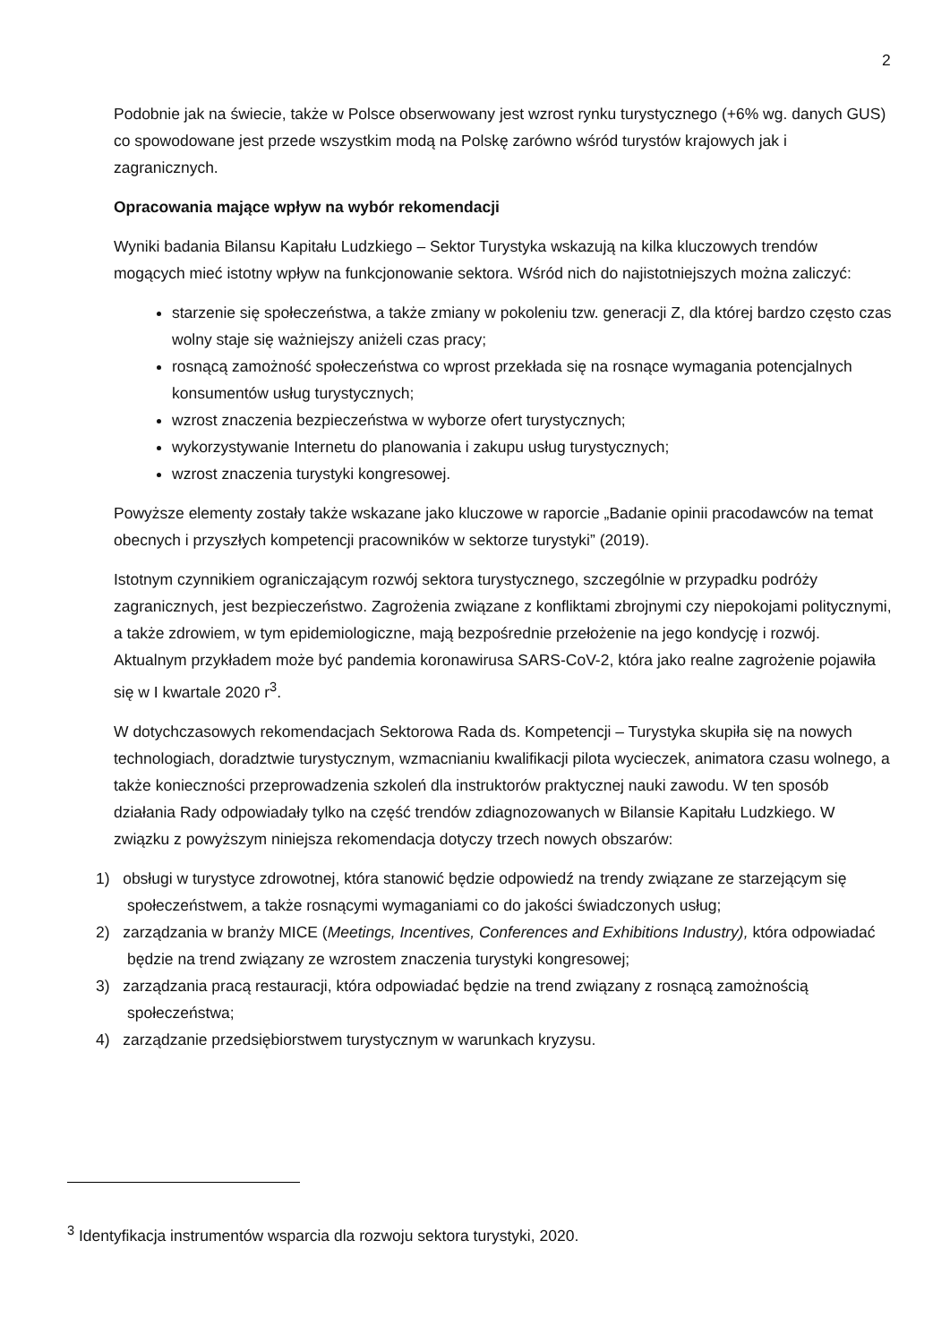2
Podobnie jak na świecie, także w Polsce obserwowany jest wzrost rynku turystycznego (+6% wg. danych GUS) co spowodowane jest przede wszystkim modą na Polskę zarówno wśród turystów krajowych jak i zagranicznych.
Opracowania mające wpływ na wybór rekomendacji
Wyniki badania Bilansu Kapitału Ludzkiego – Sektor Turystyka wskazują na kilka kluczowych trendów mogących mieć istotny wpływ na funkcjonowanie sektora. Wśród nich do najistotniejszych można zaliczyć:
starzenie się społeczeństwa, a także zmiany w pokoleniu tzw. generacji Z, dla której bardzo często czas wolny staje się ważniejszy aniżeli czas pracy;
rosnącą zamożność społeczeństwa co wprost przekłada się na rosnące wymagania potencjalnych konsumentów usług turystycznych;
wzrost znaczenia bezpieczeństwa w wyborze ofert turystycznych;
wykorzystywanie Internetu do planowania i zakupu usług turystycznych;
wzrost znaczenia turystyki kongresowej.
Powyższe elementy zostały także wskazane jako kluczowe w raporcie „Badanie opinii pracodawców na temat obecnych i przyszłych kompetencji pracowników w sektorze turystyki” (2019).
Istotnym czynnikiem ograniczającym rozwój sektora turystycznego, szczególnie w przypadku podróży zagranicznych, jest bezpieczeństwo. Zagrożenia związane z konfliktami zbrojnymi czy niepokojami politycznymi, a także zdrowiem, w tym epidemiologiczne, mają bezpośrednie przełożenie na jego kondycję i rozwój. Aktualnym przykładem może być pandemia koronawirusa SARS-CoV-2, która jako realne zagrożenie pojawiła się w I kwartale 2020 r<sup>3</sup>.
W dotychczasowych rekomendacjach Sektorowa Rada ds. Kompetencji – Turystyka skupiła się na nowych technologiach, doradztwie turystycznym, wzmacnianiu kwalifikacji pilota wycieczek, animatora czasu wolnego, a także konieczności przeprowadzenia szkoleń dla instruktorów praktycznej nauki zawodu. W ten sposób działania Rady odpowiadały tylko na część trendów zdiagnozowanych w Bilansie Kapitału Ludzkiego. W związku z powyższym niniejsza rekomendacja dotyczy trzech nowych obszarów:
1) obsługi w turystyce zdrowotnej, która stanowić będzie odpowiedź na trendy związane ze starzejącym się społeczeństwem, a także rosnącymi wymaganiami co do jakości świadczonych usług;
2) zarządzania w branży MICE (Meetings, Incentives, Conferences and Exhibitions Industry), która odpowiadać będzie na trend związany ze wzrostem znaczenia turystyki kongresowej;
3) zarządzania pracą restauracji, która odpowiadać będzie na trend związany z rosnącą zamożnością społeczeństwa;
4) zarządzanie przedsiębiorstwem turystycznym w warunkach kryzysu.
<sup>3</sup> Identyfikacja instrumentów wsparcia dla rozwoju sektora turystyki, 2020.